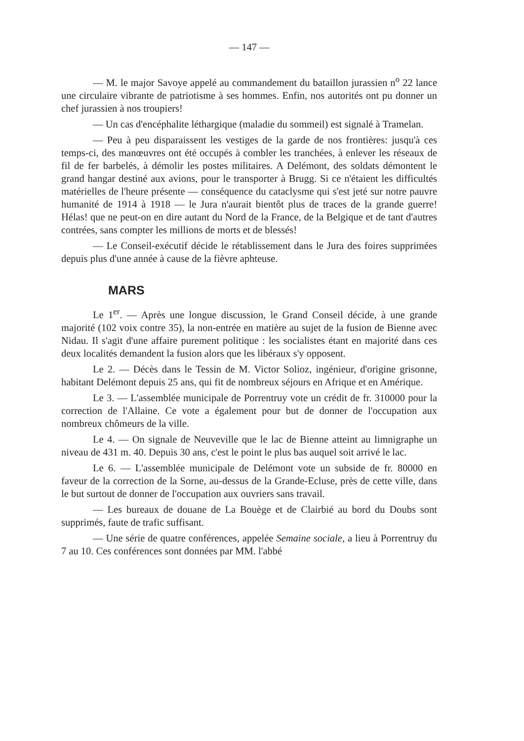— 147 —
— M. le major Savoye appelé au commandement du bataillon jurassien n<sup>o</sup> 22 lance une circulaire vibrante de patriotisme à ses hommes. Enfin, nos autorités ont pu donner un chef jurassien à nos troupiers!
— Un cas d'encéphalite léthargique (maladie du sommeil) est signalé à Tramelan.
— Peu à peu disparaissent les vestiges de la garde de nos frontières: jusqu'à ces temps-ci, des manœuvres ont été occupés à combler les tranchées, à enlever les réseaux de fil de fer barbelés, à démolir les postes militaires. A Delémont, des soldats démontent le grand hangar destiné aux avions, pour le transporter à Brugg. Si ce n'étaient les difficultés matérielles de l'heure présente — conséquence du cataclysme qui s'est jeté sur notre pauvre humanité de 1914 à 1918 — le Jura n'aurait bientôt plus de traces de la grande guerre! Hélas! que ne peut-on en dire autant du Nord de la France, de la Belgique et de tant d'autres contrées, sans compter les millions de morts et de blessés!
— Le Conseil-exécutif décide le rétablissement dans le Jura des foires supprimées depuis plus d'une année à cause de la fièvre aphteuse.
MARS
Le 1<sup>er</sup>. — Après une longue discussion, le Grand Conseil décide, à une grande majorité (102 voix contre 35), la non-entrée en matière au sujet de la fusion de Bienne avec Nidau. Il s'agit d'une affaire purement politique : les socialistes étant en majorité dans ces deux localités demandent la fusion alors que les libéraux s'y opposent.
Le 2. — Décès dans le Tessin de M. Victor Solioz, ingénieur, d'origine grisonne, habitant Delémont depuis 25 ans, qui fit de nombreux séjours en Afrique et en Amérique.
Le 3. — L'assemblée municipale de Porrentruy vote un crédit de fr. 310000 pour la correction de l'Allaine. Ce vote a également pour but de donner de l'occupation aux nombreux chômeurs de la ville.
Le 4. — On signale de Neuveville que le lac de Bienne atteint au limnigraphe un niveau de 431 m. 40. Depuis 30 ans, c'est le point le plus bas auquel soit arrivé le lac.
Le 6. — L'assemblée municipale de Delémont vote un subside de fr. 80000 en faveur de la correction de la Sorne, au-dessus de la Grande-Ecluse, près de cette ville, dans le but surtout de donner de l'occupation aux ouvriers sans travail.
— Les bureaux de douane de La Bouège et de Clairbié au bord du Doubs sont supprimés, faute de trafic suffisant.
— Une série de quatre conférences, appelée Semaine sociale, a lieu à Porrentruy du 7 au 10. Ces conférences sont données par MM. l'abbé